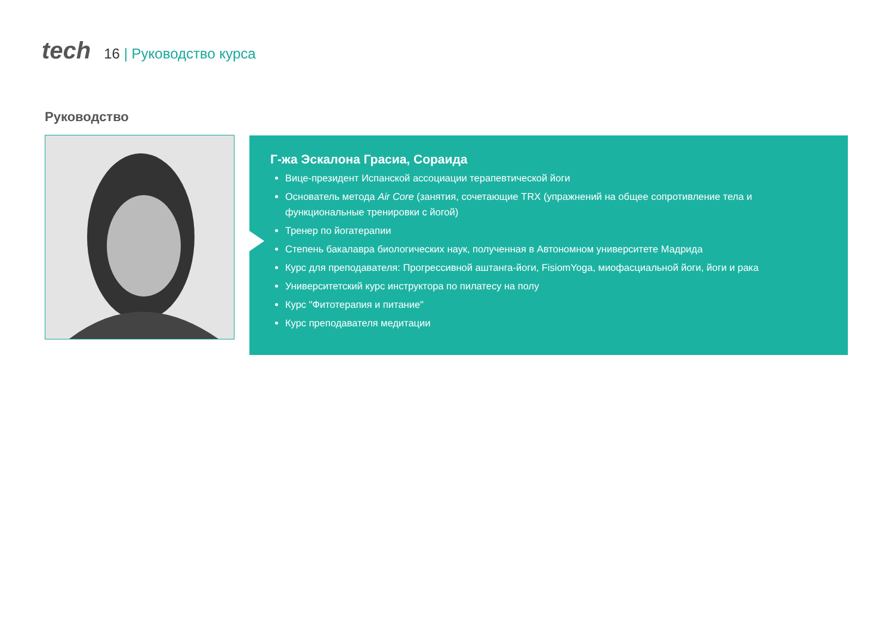tech
16 | Руководство курса
Руководство
Г-жа Эскалона Грасиа, Сораида
Вице-президент Испанской ассоциации терапевтической йоги
Основатель метода Air Core (занятия, сочетающие TRX (упражнений на общее сопротивление тела и функциональные тренировки с йогой)
Тренер по йогатерапии
Степень бакалавра биологических наук, полученная в Автономном университете Мадрида
Курс для преподавателя: Прогрессивной аштанга-йоги, FisiomYoga, миофасциальной йоги, йоги и рака
Университетский курс инструктора по пилатесу на полу
Курс "Фитотерапия и питание"
Курс преподавателя медитации